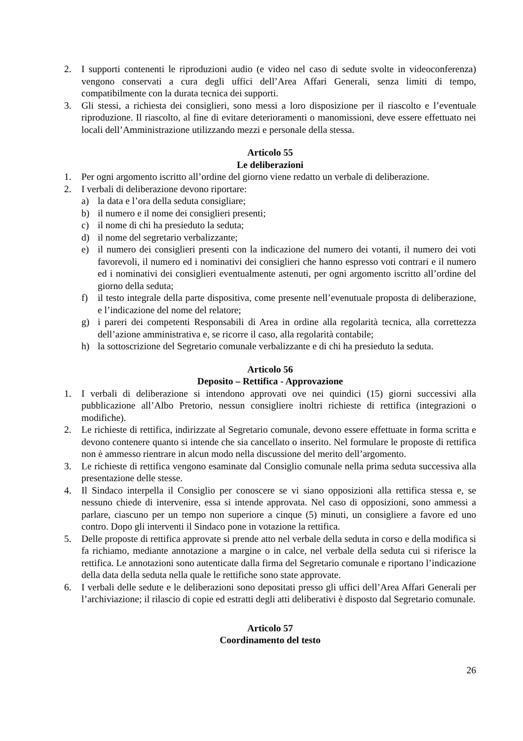2. I supporti contenenti le riproduzioni audio (e video nel caso di sedute svolte in videoconferenza) vengono conservati a cura degli uffici dell’Area Affari Generali, senza limiti di tempo, compatibilmente con la durata tecnica dei supporti.
3. Gli stessi, a richiesta dei consiglieri, sono messi a loro disposizione per il riascolto e l’eventuale riproduzione. Il riascolto, al fine di evitare deterioramenti o manomissioni, deve essere effettuato nei locali dell’Amministrazione utilizzando mezzi e personale della stessa.
Articolo 55
Le deliberazioni
1. Per ogni argomento iscritto all’ordine del giorno viene redatto un verbale di deliberazione.
2. I verbali di deliberazione devono riportare:
a) la data e l’ora della seduta consigliare;
b) il numero e il nome dei consiglieri presenti;
c) il nome di chi ha presieduto la seduta;
d) il nome del segretario verbalizzante;
e) il numero dei consiglieri presenti con la indicazione del numero dei votanti, il numero dei voti favorevoli, il numero ed i nominativi dei consiglieri che hanno espresso voti contrari e il numero ed i nominativi dei consiglieri eventualmente astenuti, per ogni argomento iscritto all’ordine del giorno della seduta;
f) il testo integrale della parte dispositiva, come presente nell’evenutuale proposta di deliberazione, e l’indicazione del nome del relatore;
g) i pareri dei competenti Responsabili di Area in ordine alla regolarità tecnica, alla correttezza dell’azione amministrativa e, se ricorre il caso, alla regolarità contabile;
h) la sottoscrizione del Segretario comunale verbalizzante e di chi ha presieduto la seduta.
Articolo 56
Deposito – Rettifica - Approvazione
1. I verbali di deliberazione si intendono approvati ove nei quindici (15) giorni successivi alla pubblicazione all’Albo Pretorio, nessun consigliere inoltri richieste di rettifica (integrazioni o modifiche).
2. Le richieste di rettifica, indirizzate al Segretario comunale, devono essere effettuate in forma scritta e devono contenere quanto si intende che sia cancellato o inserito. Nel formulare le proposte di rettifica non è ammesso rientrare in alcun modo nella discussione del merito dell’argomento.
3. Le richieste di rettifica vengono esaminate dal Consiglio comunale nella prima seduta successiva alla presentazione delle stesse.
4. Il Sindaco interpella il Consiglio per conoscere se vi siano opposizioni alla rettifica stessa e, se nessuno chiede di intervenire, essa si intende approvata. Nel caso di opposizioni, sono ammessi a parlare, ciascuno per un tempo non superiore a cinque (5) minuti, un consigliere a favore ed uno contro. Dopo gli interventi il Sindaco pone in votazione la rettifica.
5. Delle proposte di rettifica approvate si prende atto nel verbale della seduta in corso e della modifica si fa richiamo, mediante annotazione a margine o in calce, nel verbale della seduta cui si riferisce la rettifica. Le annotazioni sono autenticate dalla firma del Segretario comunale e riportano l’indicazione della data della seduta nella quale le rettifiche sono state approvate.
6. I verbali delle sedute e le deliberazioni sono depositati presso gli uffici dell’Area Affari Generali per l’archiviazione; il rilascio di copie ed estratti degli atti deliberativi è disposto dal Segretario comunale.
Articolo 57
Coordinamento del testo
26